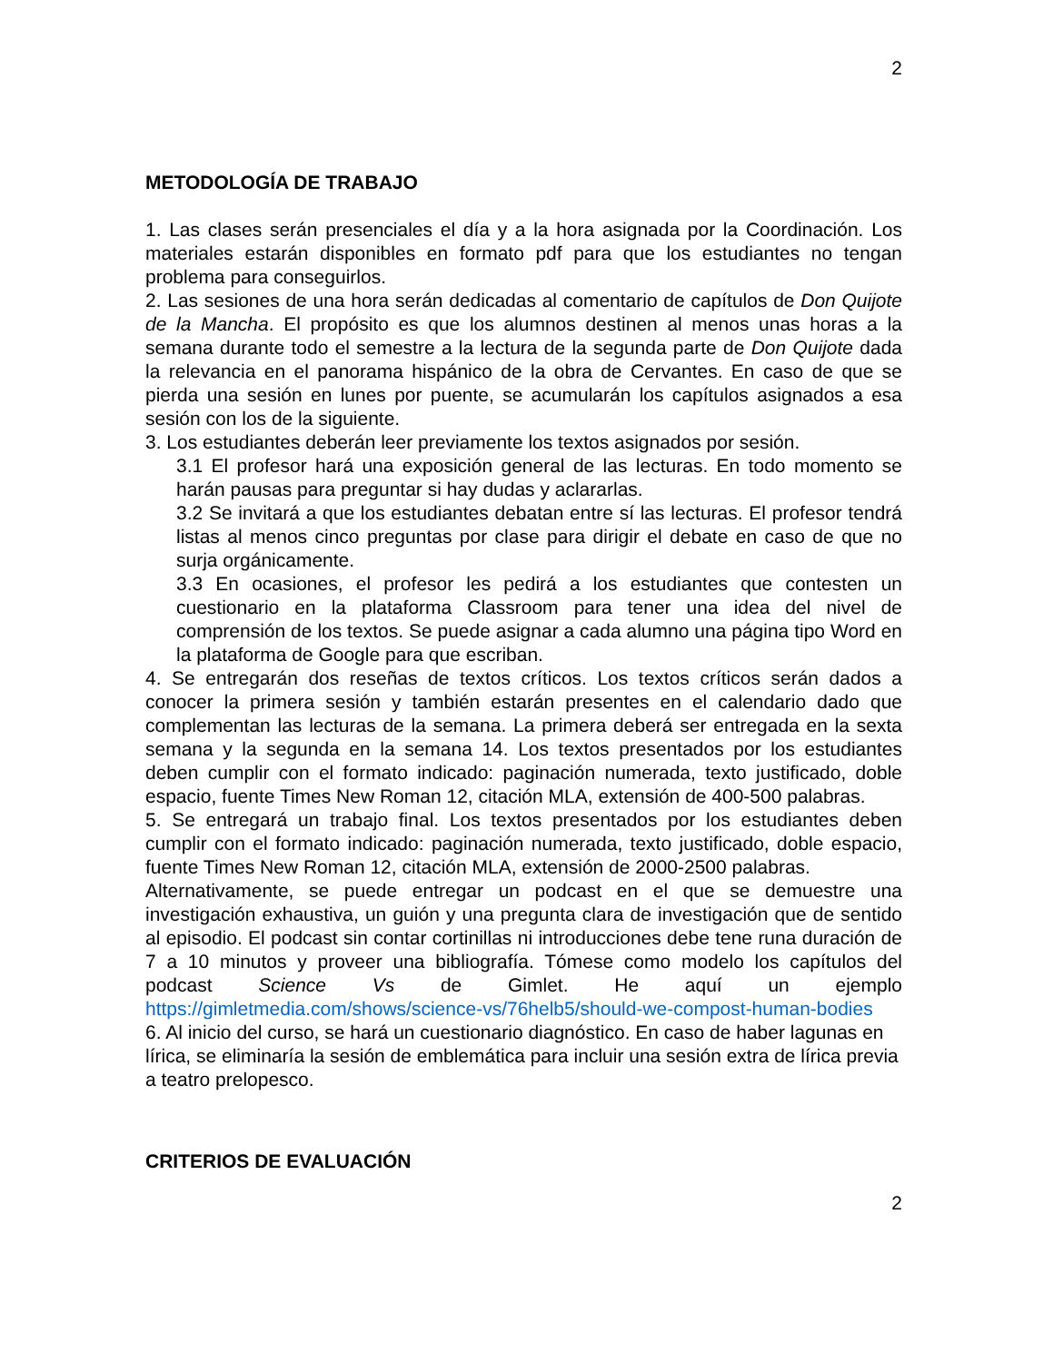2
METODOLOGÍA DE TRABAJO
1. Las clases serán presenciales el día y a la hora asignada por la Coordinación. Los materiales estarán disponibles en formato pdf para que los estudiantes no tengan problema para conseguirlos.
2. Las sesiones de una hora serán dedicadas al comentario de capítulos de Don Quijote de la Mancha. El propósito es que los alumnos destinen al menos unas horas a la semana durante todo el semestre a la lectura de la segunda parte de Don Quijote dada la relevancia en el panorama hispánico de la obra de Cervantes. En caso de que se pierda una sesión en lunes por puente, se acumularán los capítulos asignados a esa sesión con los de la siguiente.
3. Los estudiantes deberán leer previamente los textos asignados por sesión.
3.1 El profesor hará una exposición general de las lecturas. En todo momento se harán pausas para preguntar si hay dudas y aclararlas.
3.2 Se invitará a que los estudiantes debatan entre sí las lecturas. El profesor tendrá listas al menos cinco preguntas por clase para dirigir el debate en caso de que no surja orgánicamente.
3.3 En ocasiones, el profesor les pedirá a los estudiantes que contesten un cuestionario en la plataforma Classroom para tener una idea del nivel de comprensión de los textos. Se puede asignar a cada alumno una página tipo Word en la plataforma de Google para que escriban.
4. Se entregarán dos reseñas de textos críticos. Los textos críticos serán dados a conocer la primera sesión y también estarán presentes en el calendario dado que complementan las lecturas de la semana. La primera deberá ser entregada en la sexta semana y la segunda en la semana 14. Los textos presentados por los estudiantes deben cumplir con el formato indicado: paginación numerada, texto justificado, doble espacio, fuente Times New Roman 12, citación MLA, extensión de 400-500 palabras.
5. Se entregará un trabajo final. Los textos presentados por los estudiantes deben cumplir con el formato indicado: paginación numerada, texto justificado, doble espacio, fuente Times New Roman 12, citación MLA, extensión de 2000-2500 palabras.
Alternativamente, se puede entregar un podcast en el que se demuestre una investigación exhaustiva, un guión y una pregunta clara de investigación que de sentido al episodio. El podcast sin contar cortinillas ni introducciones debe tene runa duración de 7 a 10 minutos y proveer una bibliografía. Tómese como modelo los capítulos del podcast Science Vs de Gimlet. He aquí un ejemplo https://gimletmedia.com/shows/science-vs/76helb5/should-we-compost-human-bodies
6. Al inicio del curso, se hará un cuestionario diagnóstico. En caso de haber lagunas en lírica, se eliminaría la sesión de emblemática para incluir una sesión extra de lírica previa a teatro prelopesco.
CRITERIOS DE EVALUACIÓN
2